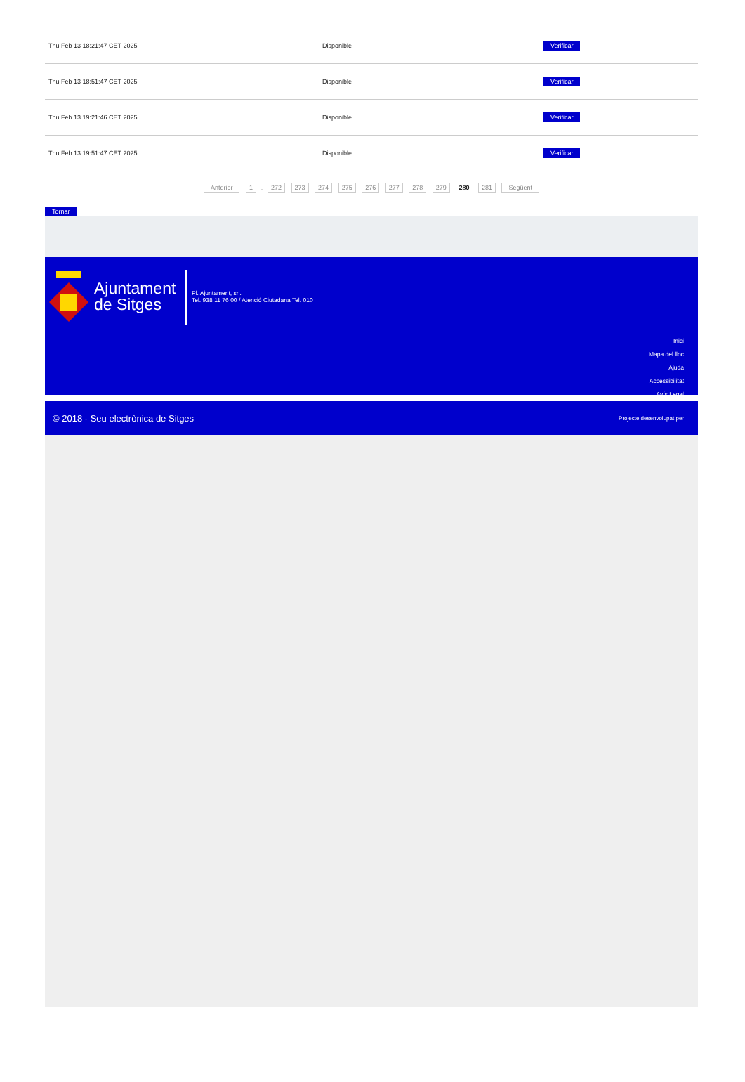| Thu Feb 13 18:21:47 CET 2025 | Disponible | Verificar |
| Thu Feb 13 18:51:47 CET 2025 | Disponible | Verificar |
| Thu Feb 13 19:21:46 CET 2025 | Disponible | Verificar |
| Thu Feb 13 19:51:47 CET 2025 | Disponible | Verificar |
Anterior 1 .. 272 273 274 275 276 277 278 279 280 281 Següent
Tornar
Ajuntament
de Sitges
Pl. Ajuntament, sn.
Tel. 938 11 76 00 / Atenció Ciutadana Tel. 010
Inici
Mapa del lloc
Ajuda
Accessibilitat
Avís Legal
© 2018 - Seu electrònica de Sitges Projecte desenvolupat per